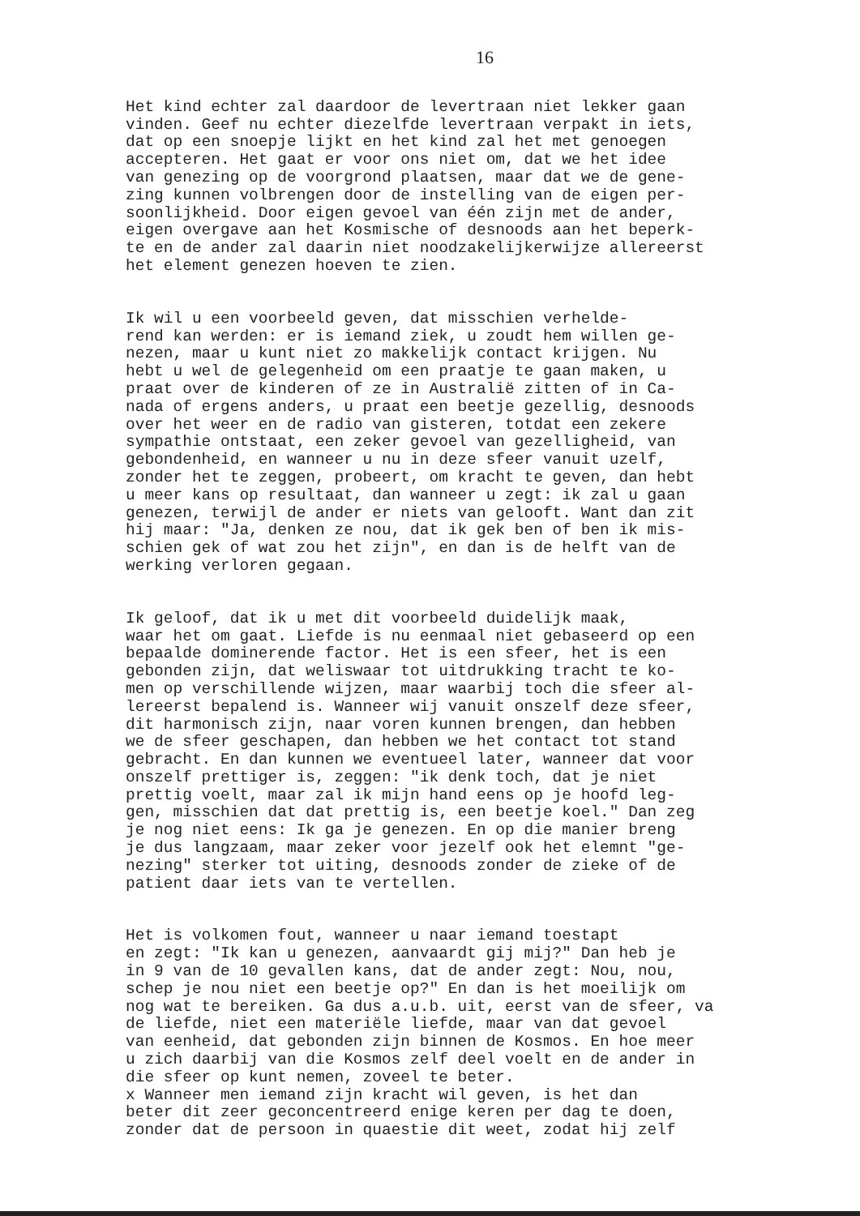16
Het kind echter zal daardoor de levertraan niet lekker gaan vinden. Geef nu echter diezelfde levertraan verpakt in iets, dat op een snoepje lijkt en het kind zal het met genoegen accepteren. Het gaat er voor ons niet om, dat we het idee van genezing op de voorgrond plaatsen, maar dat we de gene- zing kunnen volbrengen door de instelling van de eigen per- soonlijkheid. Door eigen gevoel van één zijn met de ander, eigen overgave aan het Kosmische of desnoods aan het beperk- te en de ander zal daarin niet noodzakelijkerwijze allereerst het element genezen hoeven te zien.
Ik wil u een voorbeeld geven, dat misschien verhelde- rend kan werden: er is iemand ziek, u zoudt hem willen ge- nezen, maar u kunt niet zo makkelijk contact krijgen. Nu hebt u wel de gelegenheid om een praatje te gaan maken, u praat over de kinderen of ze in Australië zitten of in Ca- nada of ergens anders, u praat een beetje gezellig, desnoods over het weer en de radio van gisteren, totdat een zekere sympathie ontstaat, een zeker gevoel van gezelligheid, van gebondenheid, en wanneer u nu in deze sfeer vanuit uzelf, zonder het te zeggen, probeert, om kracht te geven, dan hebt u meer kans op resultaat, dan wanneer u zegt: ik zal u gaan genezen, terwijl de ander er niets van gelooft. Want dan zit hij maar: "Ja, denken ze nou, dat ik gek ben of ben ik mis- schien gek of wat zou het zijn", en dan is de helft van de werking verloren gegaan.
Ik geloof, dat ik u met dit voorbeeld duidelijk maak, waar het om gaat. Liefde is nu eenmaal niet gebaseerd op een bepaalde dominerende factor. Het is een sfeer, het is een gebonden zijn, dat weliswaar tot uitdrukking tracht te ko- men op verschillende wijzen, maar waarbij toch die sfeer al- lereerst bepalend is. Wanneer wij vanuit onszelf deze sfeer, dit harmonisch zijn, naar voren kunnen brengen, dan hebben we de sfeer geschapen, dan hebben we het contact tot stand gebracht. En dan kunnen we eventueel later, wanneer dat voor onszelf prettiger is, zeggen: "ik denk toch, dat je niet prettig voelt, maar zal ik mijn hand eens op je hoofd leg- gen, misschien dat dat prettig is, een beetje koel." Dan zeg je nog niet eens: Ik ga je genezen. En op die manier breng je dus langzaam, maar zeker voor jezelf ook het elemnt "ge- nezing" sterker tot uiting, desnoods zonder de zieke of de patient daar iets van te vertellen.
Het is volkomen fout, wanneer u naar iemand toestapt en zegt: "Ik kan u genezen, aanvaardt gij mij?" Dan heb je in 9 van de 10 gevallen kans, dat de ander zegt: Nou, nou, schep je nou niet een beetje op?" En dan is het moeilijk om nog wat te bereiken. Ga dus a.u.b. uit, eerst van de sfeer, va de liefde, niet een materiële liefde, maar van dat gevoel van eenheid, dat gebonden zijn binnen de Kosmos. En hoe meer u zich daarbij van die Kosmos zelf deel voelt en de ander in die sfeer op kunt nemen, zoveel te beter. x Wanneer men iemand zijn kracht wil geven, is het dan beter dit zeer geconcentreerd enige keren per dag te doen, zonder dat de persoon in quaestie dit weet, zodat hij zelf